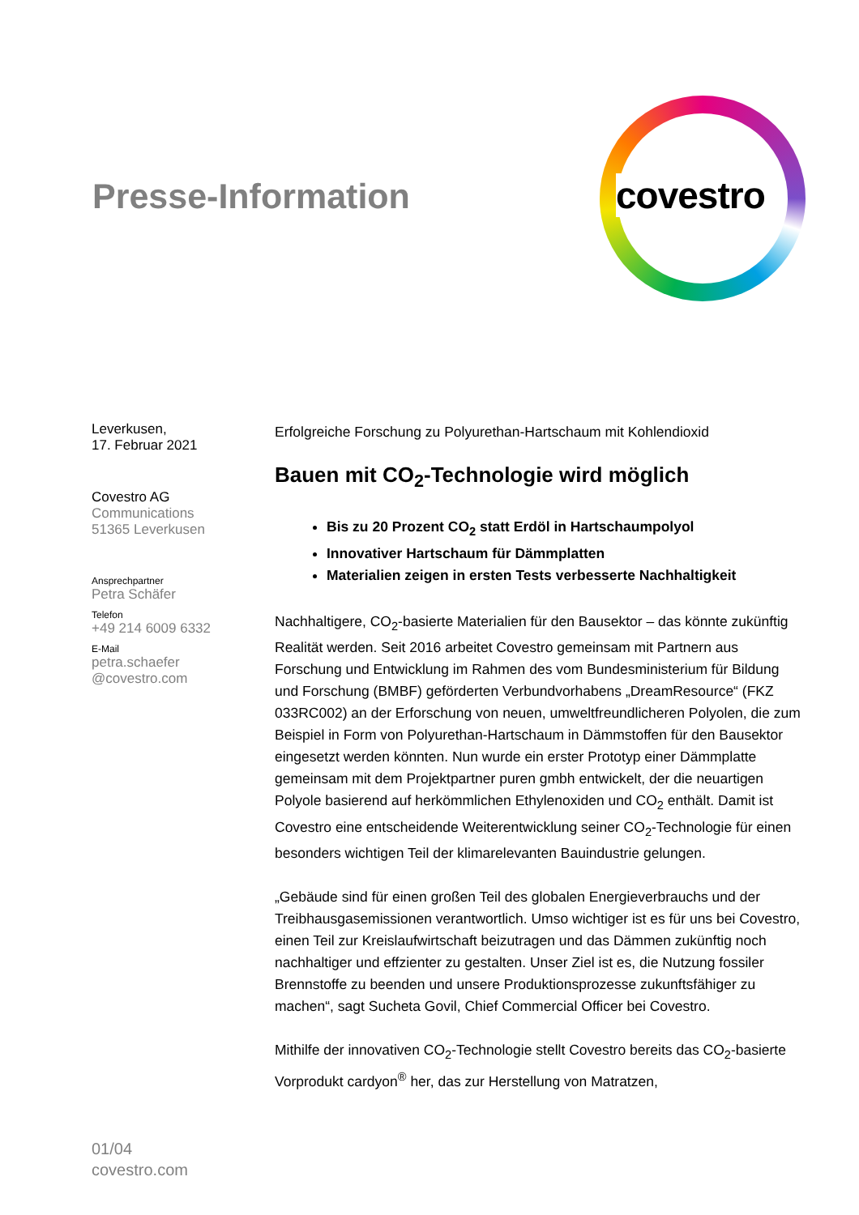Presse-Information
covestro
Leverkusen,
17. Februar 2021
Covestro AG
Communications
51365 Leverkusen
Ansprechpartner
Petra Schäfer
Telefon
+49 214 6009 6332
E-Mail
petra.schaefer
@covestro.com
Erfolgreiche Forschung zu Polyurethan-Hartschaum mit Kohlendioxid
Bauen mit CO<sub>2</sub>-Technologie wird möglich
Bis zu 20 Prozent CO<sub>2</sub> statt Erdöl in Hartschaumpolyol
Innovativer Hartschaum für Dämmplatten
Materialien zeigen in ersten Tests verbesserte Nachhaltigkeit
Nachhaltigere, CO<sub>2</sub>-basierte Materialien für den Bausektor – das könnte zukünftig Realität werden. Seit 2016 arbeitet Covestro gemeinsam mit Partnern aus Forschung und Entwicklung im Rahmen des vom Bundesministerium für Bildung und Forschung (BMBF) geförderten Verbundvorhabens „DreamResource“ (FKZ 033RC002) an der Erforschung von neuen, umweltfreundlicheren Polyolen, die zum Beispiel in Form von Polyurethan-Hartschaum in Dämmstoffen für den Bausektor eingesetzt werden könnten. Nun wurde ein erster Prototyp einer Dämmplatte gemeinsam mit dem Projektpartner puren gmbh entwickelt, der die neuartigen Polyole basierend auf herkömmlichen Ethylenoxiden und CO<sub>2</sub> enthält. Damit ist Covestro eine entscheidende Weiterentwicklung seiner CO<sub>2</sub>-Technologie für einen besonders wichtigen Teil der klimarelevanten Bauindustrie gelungen.
„Gebäude sind für einen großen Teil des globalen Energieverbrauchs und der Treibhausgasemissionen verantwortlich. Umso wichtiger ist es für uns bei Covestro, einen Teil zur Kreislaufwirtschaft beizutragen und das Dämmen zukünftig noch nachhaltiger und effzienter zu gestalten. Unser Ziel ist es, die Nutzung fossiler Brennstoffe zu beenden und unsere Produktionsprozesse zukunftsfähiger zu machen“, sagt Sucheta Govil, Chief Commercial Officer bei Covestro.
Mithilfe der innovativen CO<sub>2</sub>-Technologie stellt Covestro bereits das CO<sub>2</sub>-basierte Vorprodukt cardyon<sup>®</sup> her, das zur Herstellung von Matratzen,
01/04
covestro.com